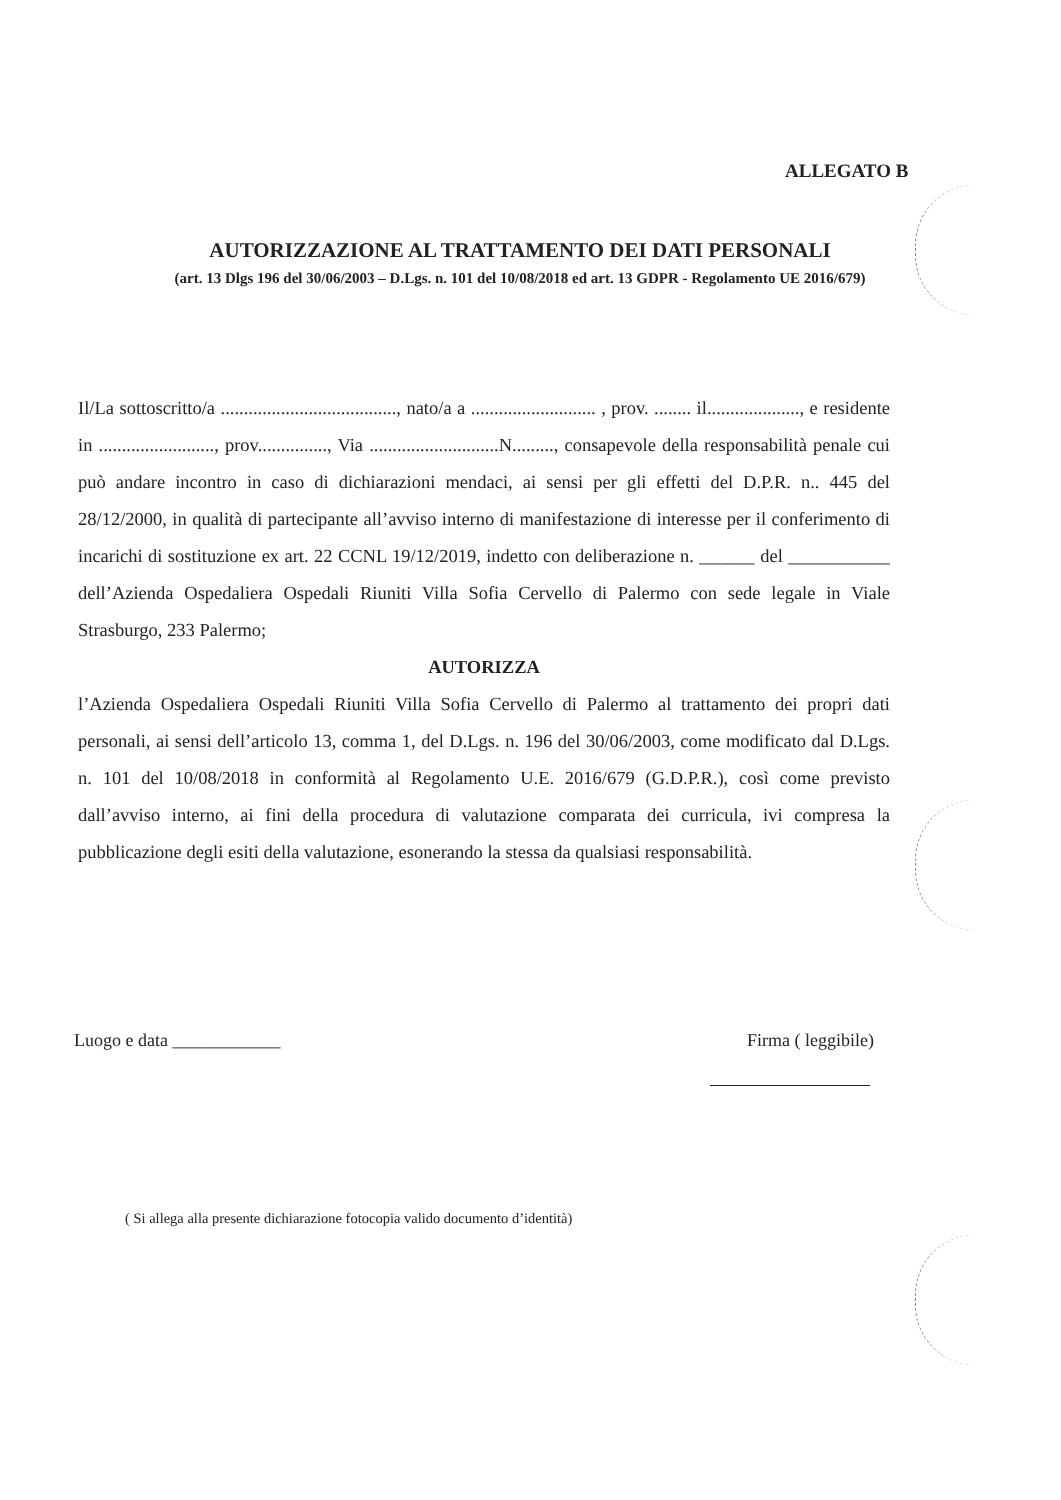ALLEGATO B
AUTORIZZAZIONE AL TRATTAMENTO DEI DATI PERSONALI
(art. 13 Dlgs 196 del 30/06/2003 – D.Lgs. n. 101 del 10/08/2018 ed art. 13 GDPR - Regolamento UE 2016/679)
Il/La sottoscritto/a ......................................, nato/a a ........................... , prov. ........ il...................., e residente in ........................., prov..............., Via ............................N........., consapevole della responsabilità penale cui può andare incontro in caso di dichiarazioni mendaci, ai sensi per gli effetti del D.P.R. n.. 445 del 28/12/2000, in qualità di partecipante all’avviso interno di manifestazione di interesse per il conferimento di incarichi di sostituzione ex art. 22 CCNL 19/12/2019, indetto con deliberazione n. ______ del ___________ dell’Azienda Ospedaliera Ospedali Riuniti Villa Sofia Cervello di Palermo con sede legale in Viale Strasburgo, 233 Palermo;
AUTORIZZA
l’Azienda Ospedaliera Ospedali Riuniti Villa Sofia Cervello di Palermo al trattamento dei propri dati personali, ai sensi dell’articolo 13, comma 1, del D.Lgs. n. 196 del 30/06/2003, come modificato dal D.Lgs. n. 101 del 10/08/2018 in conformità al Regolamento U.E. 2016/679 (G.D.P.R.), così come previsto dall’avviso interno, ai fini della procedura di valutazione comparata dei curricula, ivi compresa la pubblicazione degli esiti della valutazione, esonerando la stessa da qualsiasi responsabilità.
Luogo e data ____________ Firma ( leggibile)
( Si allega alla presente dichiarazione fotocopia valido documento d’identità)